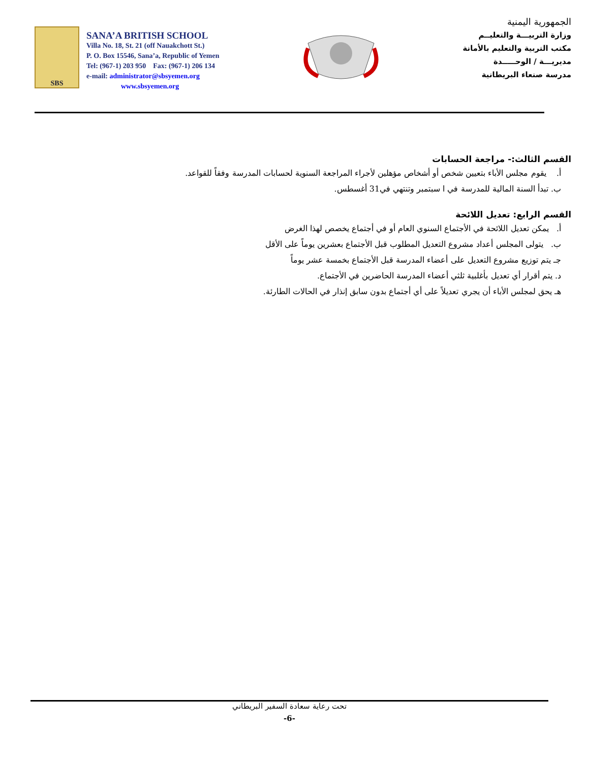SBS
SANA’A BRITISH SCHOOL
Villa No. 18, St. 21 (off Nauakchott St.)
P. O. Box 15546, Sana’a, Republic of Yemen
Tel: (967-1) 203 950 Fax: (967-1) 206 134
e-mail: administrator@sbsyemen.org
www.sbsyemen.org
الجمهورية اليمنية
وزارة التربيـــة والتعليــم
مكتب التربية والتعليم بالأمانة
مديريـــة / الوحـــــدة
مدرسة صنعاء البريطانية
القسم الثالث:- مراجعة الحسابات
أ. يقوم مجلس الأباء بتعيين شخص أو أشخاص مؤهلين لأجراء المراجعة السنوية لحسابات المدرسة وفقاً للقواعد.
ب. تبدأ السنة المالية للمدرسة في ا سبتمبر وتنتهي في31 أغسطس.
القسم الرابع: تعديل اللائحة
أ. يمكن تعديل اللائحة في الأجتماع السنوي العام أو في أجتماع يخصص لهذا الغرض
ب. يتولى المجلس أعداد مشروع التعديل المطلوب قبل الأجتماع بعشرين يوماً على الأقل
جـ يتم توزيع مشروع التعديل على أعضاء المدرسة قبل الأجتماع بخمسة عشر يوماً
د. يتم أقرار أي تعديل بأغلبية ثلثي أعضاء المدرسة الحاضرين في الأجتماع.
هـ يحق لمجلس الأباء أن يجري تعديلاً على أي أجتماع بدون سابق إنذار في الحالات الطارئة.
تحت رعاية سعادة السفير البريطاني
-6-